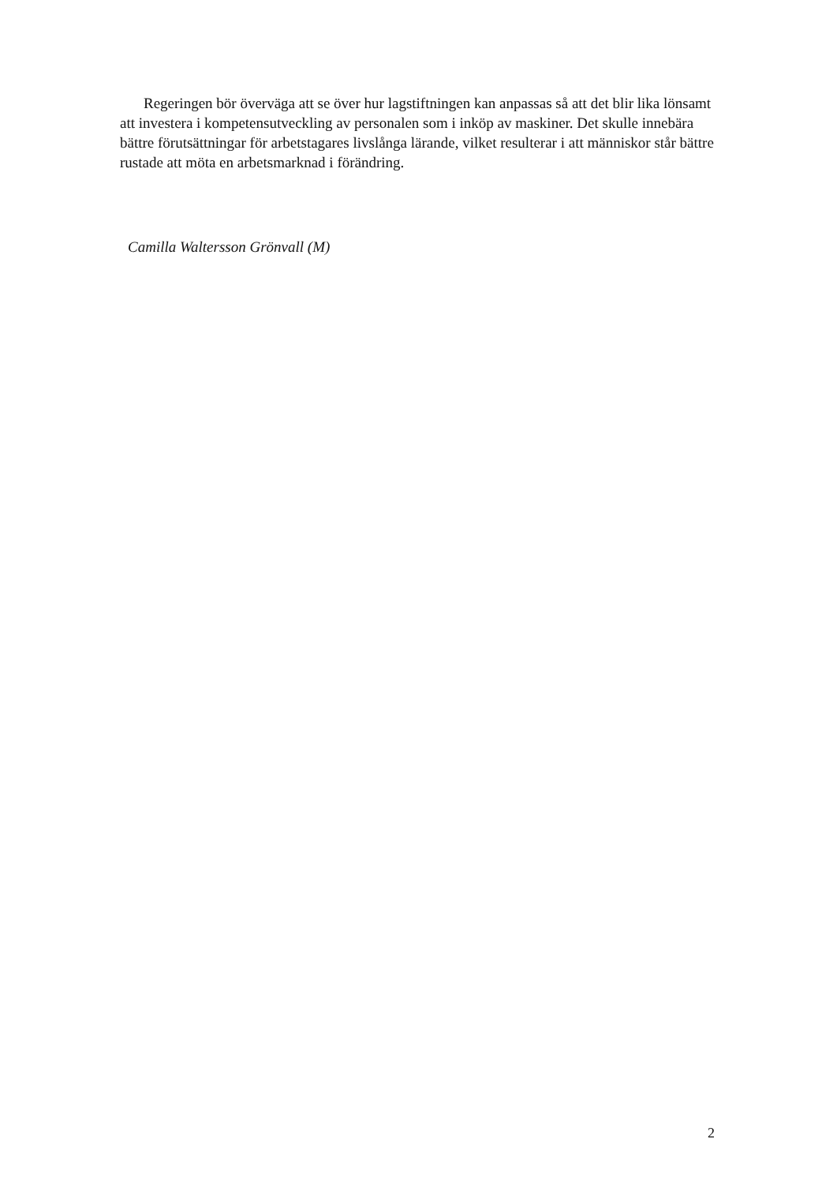Regeringen bör överväga att se över hur lagstiftningen kan anpassas så att det blir lika lönsamt att investera i kompetensutveckling av personalen som i inköp av maskiner. Det skulle innebära bättre förutsättningar för arbetstagares livslånga lärande, vilket resulterar i att människor står bättre rustade att möta en arbetsmarknad i förändring.
Camilla Waltersson Grönvall (M)
2